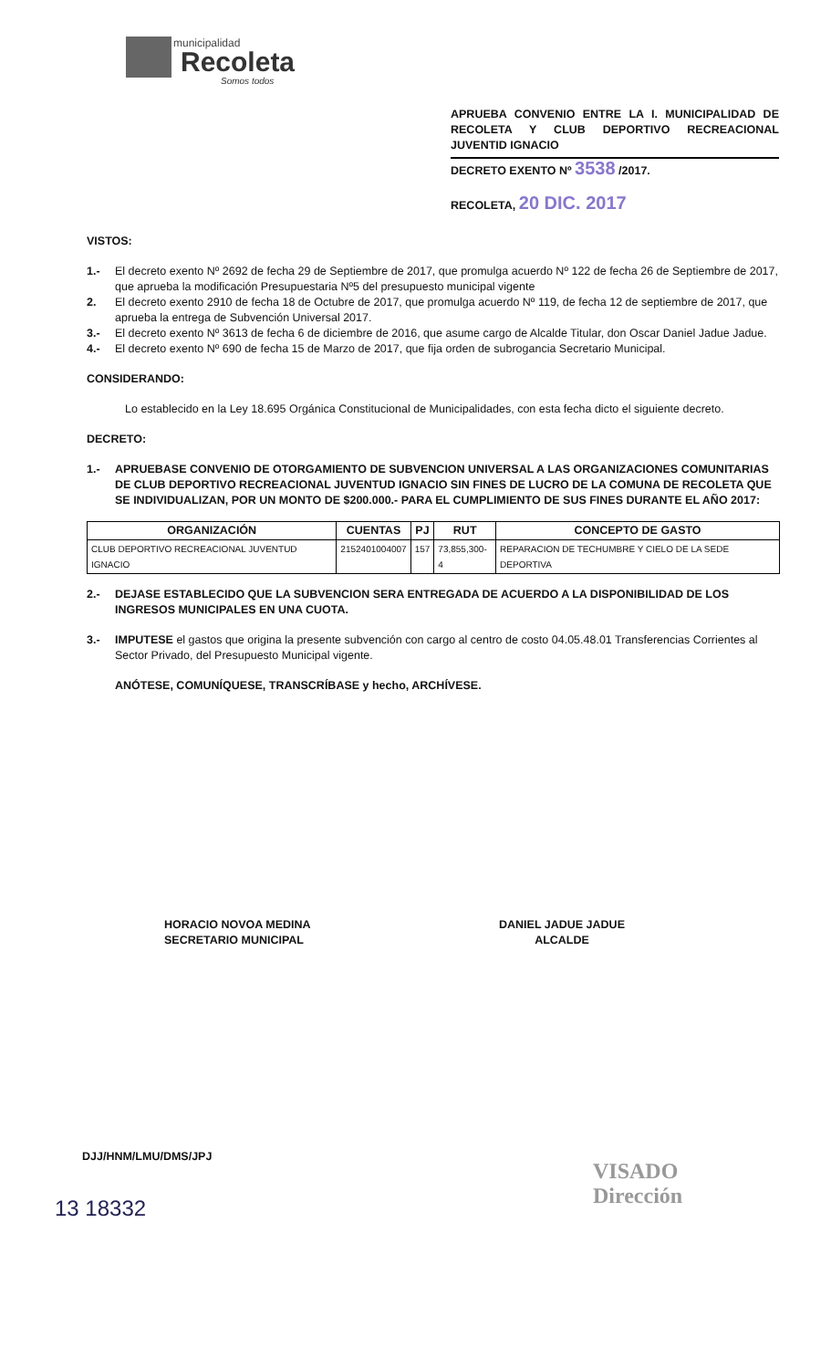municipalidad
Recoleta
Somos todos
APRUEBA CONVENIO ENTRE LA I. MUNICIPALIDAD DE RECOLETA Y CLUB DEPORTIVO RECREACIONAL JUVENTID IGNACIO
DECRETO EXENTO Nº 3538 /2017.
RECOLETA, 20 DIC. 2017
VISTOS:
1.- El decreto exento Nº 2692 de fecha 29 de Septiembre de 2017, que promulga acuerdo Nº 122 de fecha 26 de Septiembre de 2017, que aprueba la modificación Presupuestaria Nº5 del presupuesto municipal vigente
2. El decreto exento 2910 de fecha 18 de Octubre de 2017, que promulga acuerdo Nº 119, de fecha 12 de septiembre de 2017, que aprueba la entrega de Subvención Universal 2017.
3.- El decreto exento Nº 3613 de fecha 6 de diciembre de 2016, que asume cargo de Alcalde Titular, don Oscar Daniel Jadue Jadue.
4.- El decreto exento Nº 690 de fecha 15 de Marzo de 2017, que fija orden de subrogancia Secretario Municipal.
CONSIDERANDO:
Lo establecido en la Ley 18.695 Orgánica Constitucional de Municipalidades, con esta fecha dicto el siguiente decreto.
DECRETO:
1.- APRUEBASE CONVENIO DE OTORGAMIENTO DE SUBVENCION UNIVERSAL A LAS ORGANIZACIONES COMUNITARIAS DE CLUB DEPORTIVO RECREACIONAL JUVENTUD IGNACIO SIN FINES DE LUCRO DE LA COMUNA DE RECOLETA QUE SE INDIVIDUALIZAN, POR UN MONTO DE $200.000.- PARA EL CUMPLIMIENTO DE SUS FINES DURANTE EL AÑO 2017:
| ORGANIZACIÓN | CUENTAS | PJ | RUT | CONCEPTO DE GASTO |
| --- | --- | --- | --- | --- |
| CLUB DEPORTIVO RECREACIONAL JUVENTUD IGNACIO | 2152401004007 | 157 | 73,855,300-4 | REPARACION DE TECHUMBRE Y CIELO DE LA SEDE DEPORTIVA |
2.- DEJASE ESTABLECIDO QUE LA SUBVENCION SERA ENTREGADA DE ACUERDO A LA DISPONIBILIDAD DE LOS INGRESOS MUNICIPALES EN UNA CUOTA.
3.- IMPUTESE el gastos que origina la presente subvención con cargo al centro de costo 04.05.48.01 Transferencias Corrientes al Sector Privado, del Presupuesto Municipal vigente.
ANÓTESE, COMUNÍQUESE, TRANSCRÍBASE y hecho, ARCHÍVESE.
HORACIO NOVOA MEDINA
SECRETARIO MUNICIPAL
DANIEL JADUE JADUE
ALCALDE
DJJ/HNM/LMU/DMS/JPJ
13 18332
VISADO
Dirección